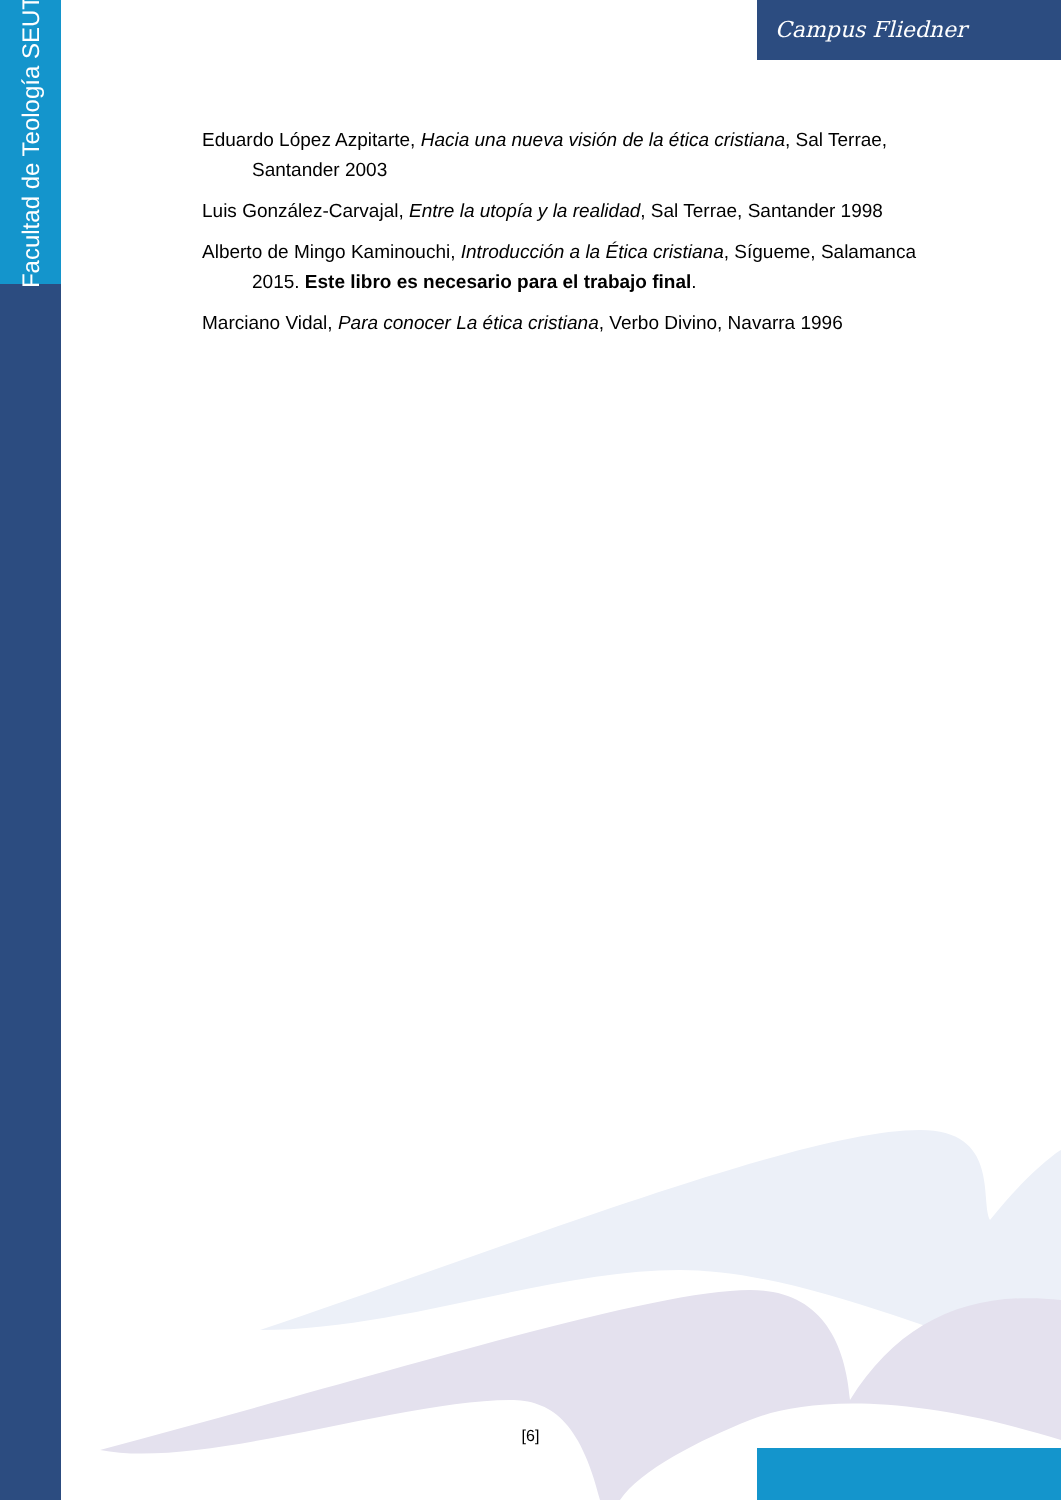Facultad de Teología SEUT
Campus Fliedner
Eduardo López Azpitarte, Hacia una nueva visión de la ética cristiana, Sal Terrae, Santander 2003
Luis González-Carvajal, Entre la utopía y la realidad, Sal Terrae, Santander 1998
Alberto de Mingo Kaminouchi, Introducción a la Ética cristiana, Sígueme, Salamanca 2015. Este libro es necesario para el trabajo final.
Marciano Vidal, Para conocer La ética cristiana, Verbo Divino, Navarra 1996
[6]